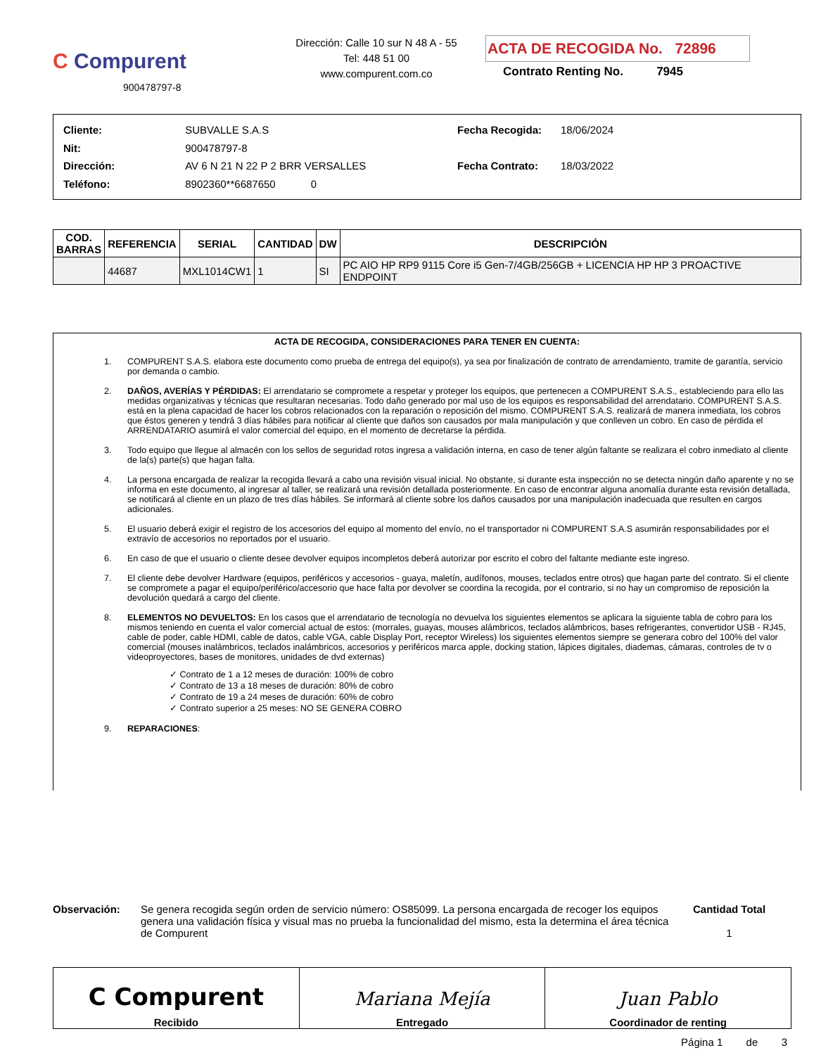C Compurent
900478797-8
Dirección: Calle 10 sur N 48 A - 55
Tel: 448 51 00
www.compurent.com.co
ACTA DE RECOGIDA No. 72896
Contrato Renting No. 7945
| Cliente: | SUBVALLE S.A.S |
| Nit: | 900478797-8 |
| Dirección: | AV 6 N 21 N 22 P 2 BRR VERSALLES |
| Teléfono: | 8902360**6687650 0 |
| Fecha Recogida: | 18/06/2024 |
| Fecha Contrato: | 18/03/2022 |
| COD. BARRAS | REFERENCIA | SERIAL | CANTIDAD | DW | DESCRIPCIÓN |
| --- | --- | --- | --- | --- | --- |
| | 44687 | MXL1014CW1 | 1 | SI | PC AIO HP RP9 9115 Core i5 Gen-7/4GB/256GB + LICENCIA HP HP 3 PROACTIVE ENDPOINT |
ACTA DE RECOGIDA, CONSIDERACIONES PARA TENER EN CUENTA:
1. COMPURENT S.A.S. elabora este documento como prueba de entrega del equipo(s), ya sea por finalización de contrato de arrendamiento, tramite de garantía, servicio por demanda o cambio.
2. DAÑOS, AVERÍAS Y PÉRDIDAS: El arrendatario se compromete a respetar y proteger los equipos, que pertenecen a COMPURENT S.A.S., estableciendo para ello las medidas organizativas y técnicas que resultaran necesarias. Todo daño generado por mal uso de los equipos es responsabilidad del arrendatario. COMPURENT S.A.S. está en la plena capacidad de hacer los cobros relacionados con la reparación o reposición del mismo. COMPURENT S.A.S. realizará de manera inmediata, los cobros que éstos generen y tendrá 3 días hábiles para notificar al cliente que daños son causados por mala manipulación y que conlleven un cobro. En caso de pérdida el ARRENDATARIO asumirá el valor comercial del equipo, en el momento de decretarse la pérdida.
3. Todo equipo que llegue al almacén con los sellos de seguridad rotos ingresa a validación interna, en caso de tener algún faltante se realizara el cobro inmediato al cliente de la(s) parte(s) que hagan falta.
4. La persona encargada de realizar la recogida llevará a cabo una revisión visual inicial. No obstante, si durante esta inspección no se detecta ningún daño aparente y no se informa en este documento, al ingresar al taller, se realizará una revisión detallada posteriormente. En caso de encontrar alguna anomalía durante esta revisión detallada, se notificará al cliente en un plazo de tres días hábiles. Se informará al cliente sobre los daños causados por una manipulación inadecuada que resulten en cargos adicionales.
5. El usuario deberá exigir el registro de los accesorios del equipo al momento del envío, no el transportador ni COMPURENT S.A.S asumirán responsabilidades por el extravío de accesorios no reportados por el usuario.
6. En caso de que el usuario o cliente desee devolver equipos incompletos deberá autorizar por escrito el cobro del faltante mediante este ingreso.
7. El cliente debe devolver Hardware (equipos, periféricos y accesorios - guaya, maletín, audífonos, mouses, teclados entre otros) que hagan parte del contrato. Si el cliente se compromete a pagar el equipo/periférico/accesorio que hace falta por devolver se coordina la recogida, por el contrario, si no hay un compromiso de reposición la devolución quedará a cargo del cliente.
8. ELEMENTOS NO DEVUELTOS: En los casos que el arrendatario de tecnología no devuelva los siguientes elementos se aplicara la siguiente tabla de cobro para los mismos teniendo en cuenta el valor comercial actual de estos: (morrales, guayas, mouses alámbricos, teclados alámbricos, bases refrigerantes, convertidor USB - RJ45, cable de poder, cable HDMI, cable de datos, cable VGA, cable Display Port, receptor Wireless) los siguientes elementos siempre se generara cobro del 100% del valor comercial (mouses inalámbricos, teclados inalámbricos, accesorios y periféricos marca apple, docking station, lápices digitales, diademas, cámaras, controles de tv o videoproyectores, bases de monitores, unidades de dvd externas)
✓ Contrato de 1 a 12 meses de duración: 100% de cobro
✓ Contrato de 13 a 18 meses de duración: 80% de cobro
✓ Contrato de 19 a 24 meses de duración: 60% de cobro
✓ Contrato superior a 25 meses: NO SE GENERA COBRO
9. REPARACIONES:
Observación: Se genera recogida según orden de servicio número: OS85099. La persona encargada de recoger los equipos genera una validación física y visual mas no prueba la funcionalidad del mismo, esta la determina el área técnica de Compurent
Cantidad Total
1
C Compurent
Recibido
Mariana Mejía
Entregado
Juan Pablo
Coordinador de renting
Página 1 de 3